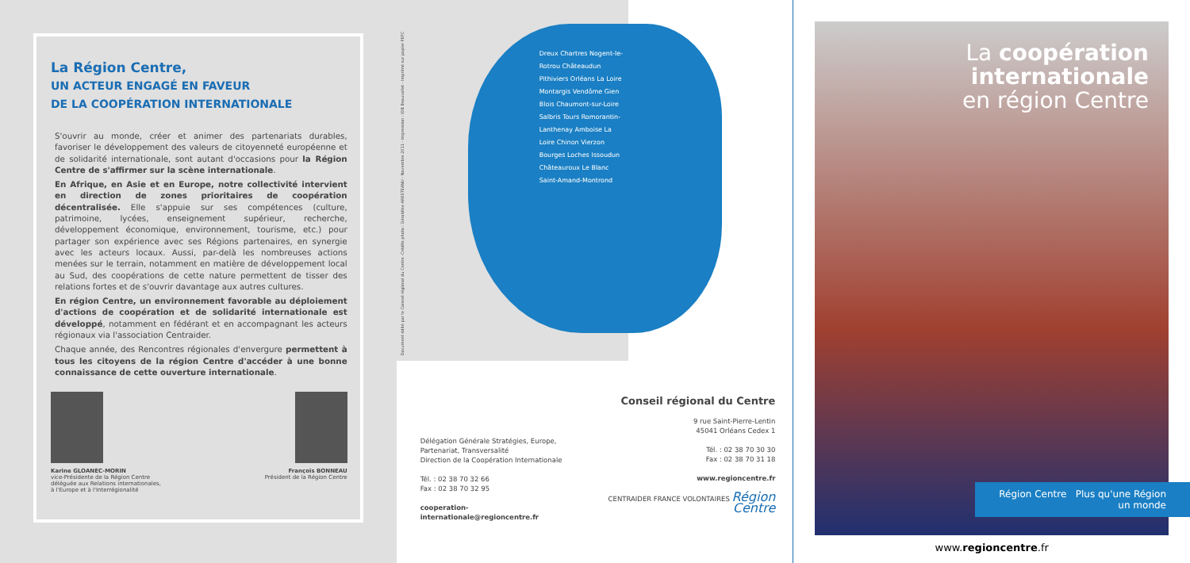La Région Centre,
UN ACTEUR ENGAGÉ EN FAVEUR
DE LA COOPÉRATION INTERNATIONALE
S'ouvrir au monde, créer et animer des partenariats durables, favoriser le développement des valeurs de citoyenneté européenne et de solidarité internationale, sont autant d'occasions pour la Région Centre de s'affirmer sur la scène internationale.
En Afrique, en Asie et en Europe, notre collectivité intervient en direction de zones prioritaires de coopération décentralisée. Elle s'appuie sur ses compétences (culture, patrimoine, lycées, enseignement supérieur, recherche, développement économique, environnement, tourisme, etc.) pour partager son expérience avec ses Régions partenaires, en synergie avec les acteurs locaux. Aussi, par-delà les nombreuses actions menées sur le terrain, notamment en matière de développement local au Sud, des coopérations de cette nature permettent de tisser des relations fortes et de s'ouvrir davantage aux autres cultures.
En région Centre, un environnement favorable au déploiement d'actions de coopération et de solidarité internationale est développé, notamment en fédérant et en accompagnant les acteurs régionaux via l'association Centraider.
Chaque année, des Rencontres régionales d'envergure permettent à tous les citoyens de la région Centre d'accéder à une bonne connaissance de cette ouverture internationale.
Karine GLOANEC-MORIN
vice-Présidente de la Région Centre
déléguée aux Relations internationales,
à l'Europe et à l'Interrégionalité
François BONNEAU
Président de la Région Centre
Document édité par le Conseil régional du Centre -Crédits photo : Géraldine ARESTEANU - Novembre 2011 - Impression : IDB Beauvallet - Imprimé sur papier PEFC
Dreux Chartres Nogent-le-Rotrou Châteaudun Pithiviers Orléans La Loire Montargis Vendôme Gien Blois Chaumont-sur-Loire Salbris Tours Romorantin-Lanthenay Amboise La Loire Chinon Vierzon Bourges Loches Issoudun Châteauroux Le Blanc Saint-Amand-Montrond
Délégation Générale Stratégies, Europe,
Partenariat, Transversalité
Direction de la Coopération Internationale
Tél. : 02 38 70 32 66
Fax : 02 38 70 32 95
cooperation-internationale@regioncentre.fr
Conseil régional du Centre
9 rue Saint-Pierre-Lentin
45041 Orléans Cedex 1
Tél. : 02 38 70 30 30
Fax : 02 38 70 31 18
www.regioncentre.fr
CENTRAIDER FRANCE VOLONTAIRES Région Centre
La coopération internationale
en région Centre
Région Centre Plus qu'une Région
un monde
www.regioncentre.fr